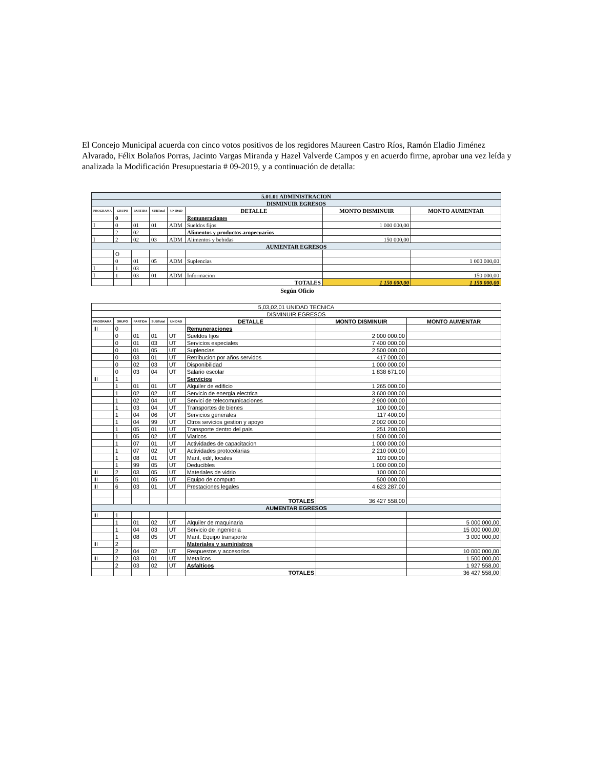El Concejo Municipal acuerda con cinco votos positivos de los regidores Maureen Castro Ríos, Ramón Eladio Jiménez Alvarado, Félix Bolaños Porras, Jacinto Vargas Miranda y Hazel Valverde Campos y en acuerdo firme, aprobar una vez leída y analizada la Modificación Presupuestaria # 09-2019, y a continuación de detalla:
| 5.01.01 ADMINISTRACION | | | | | | | |
| DISMINUIR EGRESOS | | | | | | | |
| PROGRAMA | GRUPO | PARTIDA | SUBTotal | UNIDAD | DETALLE | MONTO DISMINUIR | MONTO AUMENTAR |
| | 0 | | | | Remuneraciones | | |
| I | 0 | 01 | 01 | ADM | Sueldos fijos | 1 000 000,00 | |
| | 2 | 02 | | | Alimentos y productos aropecuarios | | |
| I | 2 | 02 | 03 | ADM | Alimentos y bebidas | 150 000,00 | |
| AUMENTAR EGRESOS | | | | | | | |
| | O | | | | | | |
| | 0 | 01 | 05 | ADM | Suplencias | | 1 000 000,00 |
| I | 1 | 03 | | | | | |
| I | 1 | 03 | 01 | ADM | Informacion | | 150 000,00 |
| | | | | | TOTALES | 1 150 000,00 | 1 150 000,00 |
Según Oficio
| 5,03,02,01 UNIDAD TECNICA | | | | | | | |
| DISMINUIR EGRESOS | | | | | | | |
| PROGRAMA | GRUPO | PARTIDA | SUBTotal | UNIDAD | DETALLE | MONTO DISMINUIR | MONTO AUMENTAR |
| III | 0 | | | | Remuneraciones | | |
| | 0 | 01 | 01 | UT | Sueldos fijos | 2 000 000,00 | |
| | 0 | 01 | 03 | UT | Servicios especiales | 7 400 000,00 | |
| | 0 | 01 | 05 | UT | Suplencias | 2 500 000,00 | |
| | 0 | 03 | 01 | UT | Retribucion por años servidos | 417 000,00 | |
| | 0 | 02 | 03 | UT | Disponibilidad | 1 000 000,00 | |
| | 0 | 03 | 04 | UT | Salario escolar | 1 838 671,00 | |
| III | 1 | | | | Servicios | | |
| | 1 | 01 | 01 | UT | Alquiler de edificio | 1 265 000,00 | |
| | 1 | 02 | 02 | UT | Servicio de energia electrica | 3 600 000,00 | |
| | 1 | 02 | 04 | UT | Servici de telecomunicaciones | 2 900 000,00 | |
| | 1 | 03 | 04 | UT | Transportes de bienes | 100 000,00 | |
| | 1 | 04 | 06 | UT | Servicios generales | 117 400,00 | |
| | 1 | 04 | 99 | UT | Otros sevicios gestion y apoyo | 2 002 000,00 | |
| | 1 | 05 | 01 | UT | Transporte dentro del pais | 251 200,00 | |
| | 1 | 05 | 02 | UT | Viaticos | 1 500 000,00 | |
| | 1 | 07 | 01 | UT | Actividades de capacitacion | 1 000 000,00 | |
| | 1 | 07 | 02 | UT | Actividades protocolarias | 2 210 000,00 | |
| | 1 | 08 | 01 | UT | Mant, edif, locales | 103 000,00 | |
| | 1 | 99 | 05 | UT | Deducibles | 1 000 000,00 | |
| III | 2 | 03 | 05 | UT | Materiales de vidrio | 100 000,00 | |
| III | 5 | 01 | 05 | UT | Equipo de computo | 500 000,00 | |
| III | 6 | 03 | 01 | UT | Prestaciones legales | 4 623 287,00 | |
| | | | | | TOTALES | 36 427 558,00 | |
| AUMENTAR EGRESOS | | | | | | | |
| III | 1 | | | | | | |
| | 1 | 01 | 02 | UT | Alquiler de maquinaria | | 5 000 000,00 |
| | 1 | 04 | 03 | UT | Servicio de ingenieria | | 15 000 000,00 |
| | 1 | 08 | 05 | UT | Mant. Equipo transporte | | 3 000 000,00 |
| III | 2 | | | | Materiales y suministros | | |
| | 2 | 04 | 02 | UT | Respuestos y accesorios | | 10 000 000,00 |
| III | 2 | 03 | 01 | UT | Metalicos | | 1 500 000,00 |
| | 2 | 03 | 02 | UT | Asfalticos | | 1 927 558,00 |
| | | | | | TOTALES | | 36 427 558,00 |